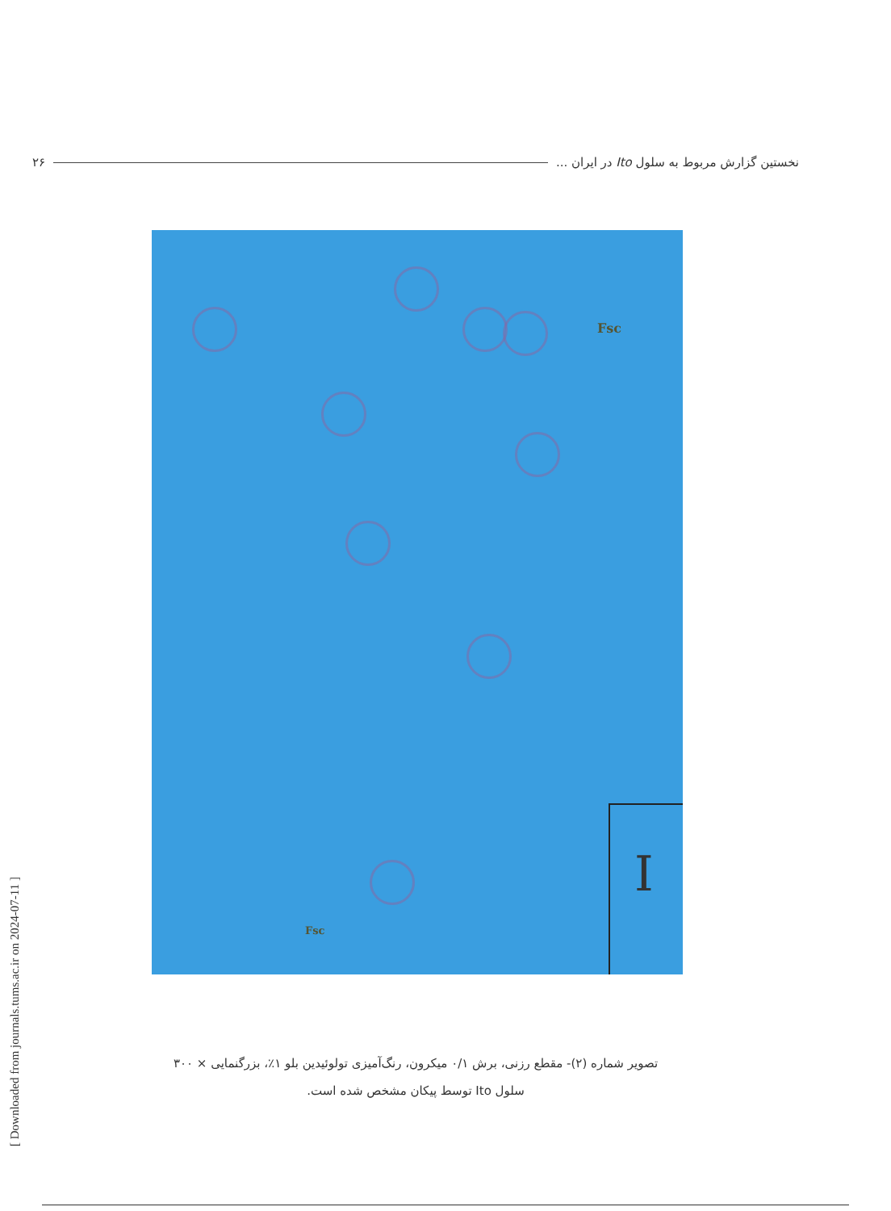نخستین گزارش مربوط به سلول Ito در ایران ... ۲۶
Fsc
Fsc
I
تصویر شماره (۲)- مقطع رزنی، برش ۰/۱ میکرون، رنگ‌آمیزی تولوئیدین بلو ۱٪، بزرگنمایی × ۳۰۰
سلول Ito توسط پیکان مشخص شده است.
[ Downloaded from journals.tums.ac.ir on 2024-07-11 ]